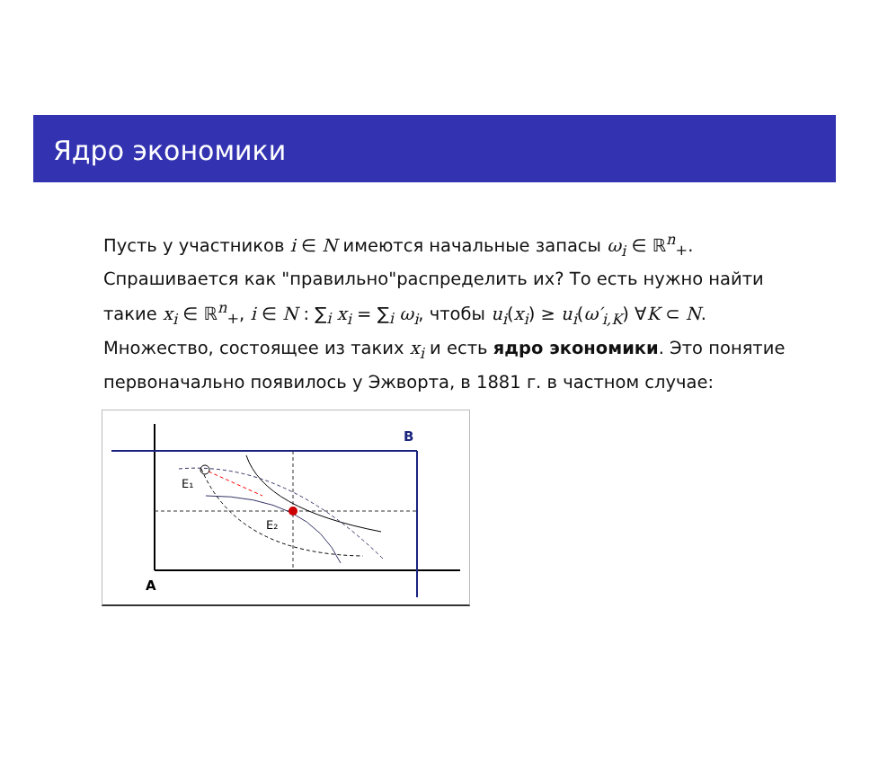Ядро экономики
Пусть у участников i ∈ N имеются начальные запасы ω<sub>i</sub> ∈ ℝ<sup>n</sup><sub>+</sub>. Спрашивается как "правильно"распределить их? То есть нужно найти такие x<sub>i</sub> ∈ ℝ<sup>n</sup><sub>+</sub>, i ∈ N : ∑<sub>i</sub> x<sub>i</sub> = ∑<sub>i</sub> ω<sub>i</sub>, чтобы u<sub>i</sub>(x<sub>i</sub>) ≥ u<sub>i</sub>(ω′<sub>i,K</sub>) ∀K ⊂ N. Множество, состоящее из таких x<sub>i</sub> и есть ядро экономики. Это понятие первоначально появилось у Эжворта, в 1881 г. в частном случае:
E₁
E₂
B
A